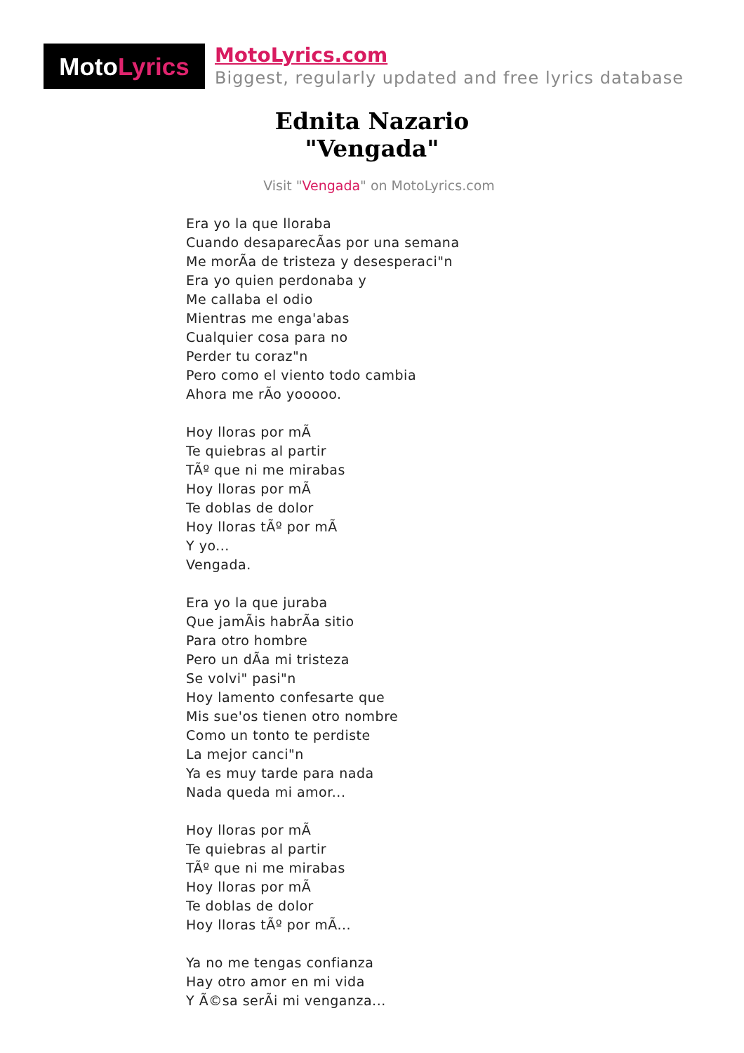Moto Lyrics
MotoLyrics.com
Biggest, regularly updated and free lyrics database
Ednita Nazario
"Vengada"
Visit "Vengada" on MotoLyrics.com
Era yo la que lloraba
Cuando desaparecÃas por una semana
Me morÃa de tristeza y desesperaci"n
Era yo quien perdonaba y
Me callaba el odio
Mientras me enga'abas
Cualquier cosa para no
Perder tu coraz"n
Pero como el viento todo cambia
Ahora me rÃo yooooo.
Hoy lloras por mÃ
Te quiebras al partir
TÃº que ni me mirabas
Hoy lloras por mÃ
Te doblas de dolor
Hoy lloras tÃº por mÃ
Y yo...
Vengada.
Era yo la que juraba
Que jamÃis habrÃa sitio
Para otro hombre
Pero un dÃa mi tristeza
Se volvi" pasi"n
Hoy lamento confesarte que
Mis sue'os tienen otro nombre
Como un tonto te perdiste
La mejor canci"n
Ya es muy tarde para nada
Nada queda mi amor...
Hoy lloras por mÃ
Te quiebras al partir
TÃº que ni me mirabas
Hoy lloras por mÃ
Te doblas de dolor
Hoy lloras tÃº por mÃ...
Ya no me tengas confianza
Hay otro amor en mi vida
Y Ã©sa serÃi mi venganza...